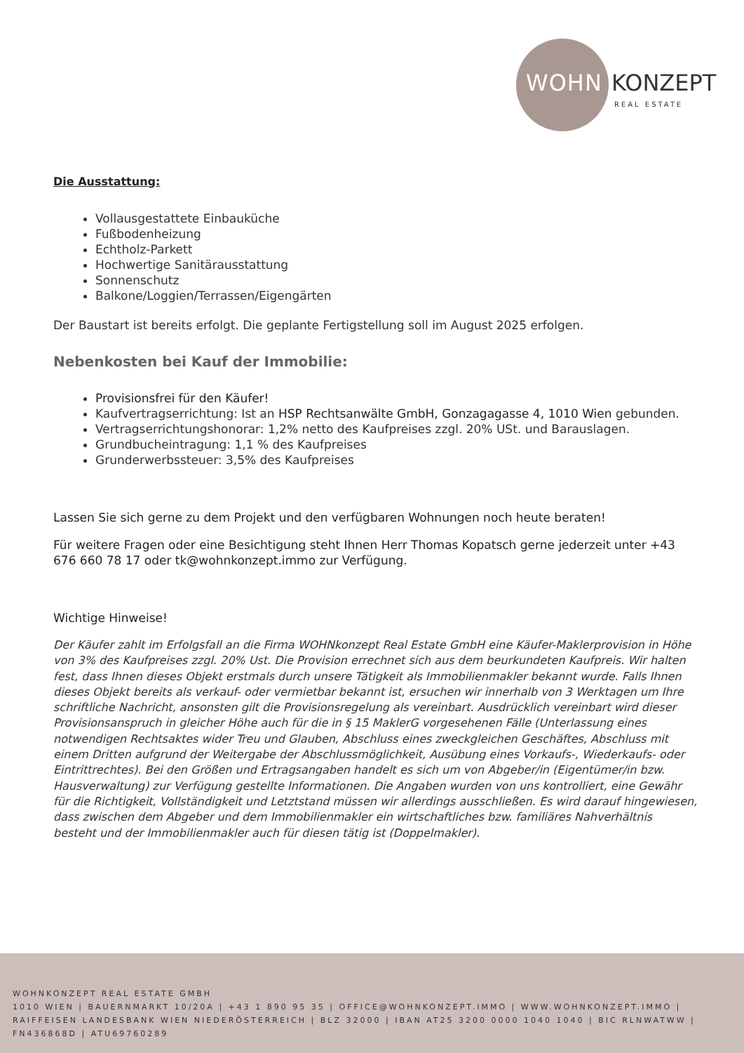WOHN KONZEPT
REAL ESTATE
Die Ausstattung:
Vollausgestattete Einbauküche
Fußbodenheizung
Echtholz-Parkett
Hochwertige Sanitärausstattung
Sonnenschutz
Balkone/Loggien/Terrassen/Eigengärten
Der Baustart ist bereits erfolgt. Die geplante Fertigstellung soll im August 2025 erfolgen.
Nebenkosten bei Kauf der Immobilie:
Provisionsfrei für den Käufer!
Kaufvertragserrichtung: Ist an HSP Rechtsanwälte GmbH, Gonzagagasse 4, 1010 Wien gebunden.
Vertragserrichtungshonorar: 1,2% netto des Kaufpreises zzgl. 20% USt. und Barauslagen.
Grundbucheintragung: 1,1 % des Kaufpreises
Grunderwerbssteuer: 3,5% des Kaufpreises
Lassen Sie sich gerne zu dem Projekt und den verfügbaren Wohnungen noch heute beraten!
Für weitere Fragen oder eine Besichtigung steht Ihnen Herr Thomas Kopatsch gerne jederzeit unter +43 676 660 78 17 oder tk@wohnkonzept.immo zur Verfügung.
Wichtige Hinweise!
Der Käufer zahlt im Erfolgsfall an die Firma WOHNkonzept Real Estate GmbH eine Käufer-Maklerprovision in Höhe von 3% des Kaufpreises zzgl. 20% Ust. Die Provision errechnet sich aus dem beurkundeten Kaufpreis. Wir halten fest, dass Ihnen dieses Objekt erstmals durch unsere Tätigkeit als Immobilienmakler bekannt wurde. Falls Ihnen dieses Objekt bereits als verkauf- oder vermietbar bekannt ist, ersuchen wir innerhalb von 3 Werktagen um Ihre schriftliche Nachricht, ansonsten gilt die Provisionsregelung als vereinbart. Ausdrücklich vereinbart wird dieser Provisionsanspruch in gleicher Höhe auch für die in § 15 MaklerG vorgesehenen Fälle (Unterlassung eines notwendigen Rechtsaktes wider Treu und Glauben, Abschluss eines zweckgleichen Geschäftes, Abschluss mit einem Dritten aufgrund der Weitergabe der Abschlussmöglichkeit, Ausübung eines Vorkaufs-, Wiederkaufs- oder Eintrittrechtes). Bei den Größen und Ertragsangaben handelt es sich um von Abgeber/in (Eigentümer/in bzw. Hausverwaltung) zur Verfügung gestellte Informationen. Die Angaben wurden von uns kontrolliert, eine Gewähr für die Richtigkeit, Vollständigkeit und Letztstand müssen wir allerdings ausschließen. Es wird darauf hingewiesen, dass zwischen dem Abgeber und dem Immobilienmakler ein wirtschaftliches bzw. familiäres Nahverhältnis besteht und der Immobilienmakler auch für diesen tätig ist (Doppelmakler).
WOHNKONZEPT REAL ESTATE GMBH
1010 WIEN | BAUERNMARKT 10/20A | +43 1 890 95 35 | OFFICE@WOHNKONZEPT.IMMO | WWW.WOHNKONZEPT.IMMO | RAIFFEISEN LANDESBANK WIEN NIEDERÖSTERREICH | BLZ 32000 | IBAN AT25 3200 0000 1040 1040 | BIC RLNWATWW | FN436868D | ATU69760289